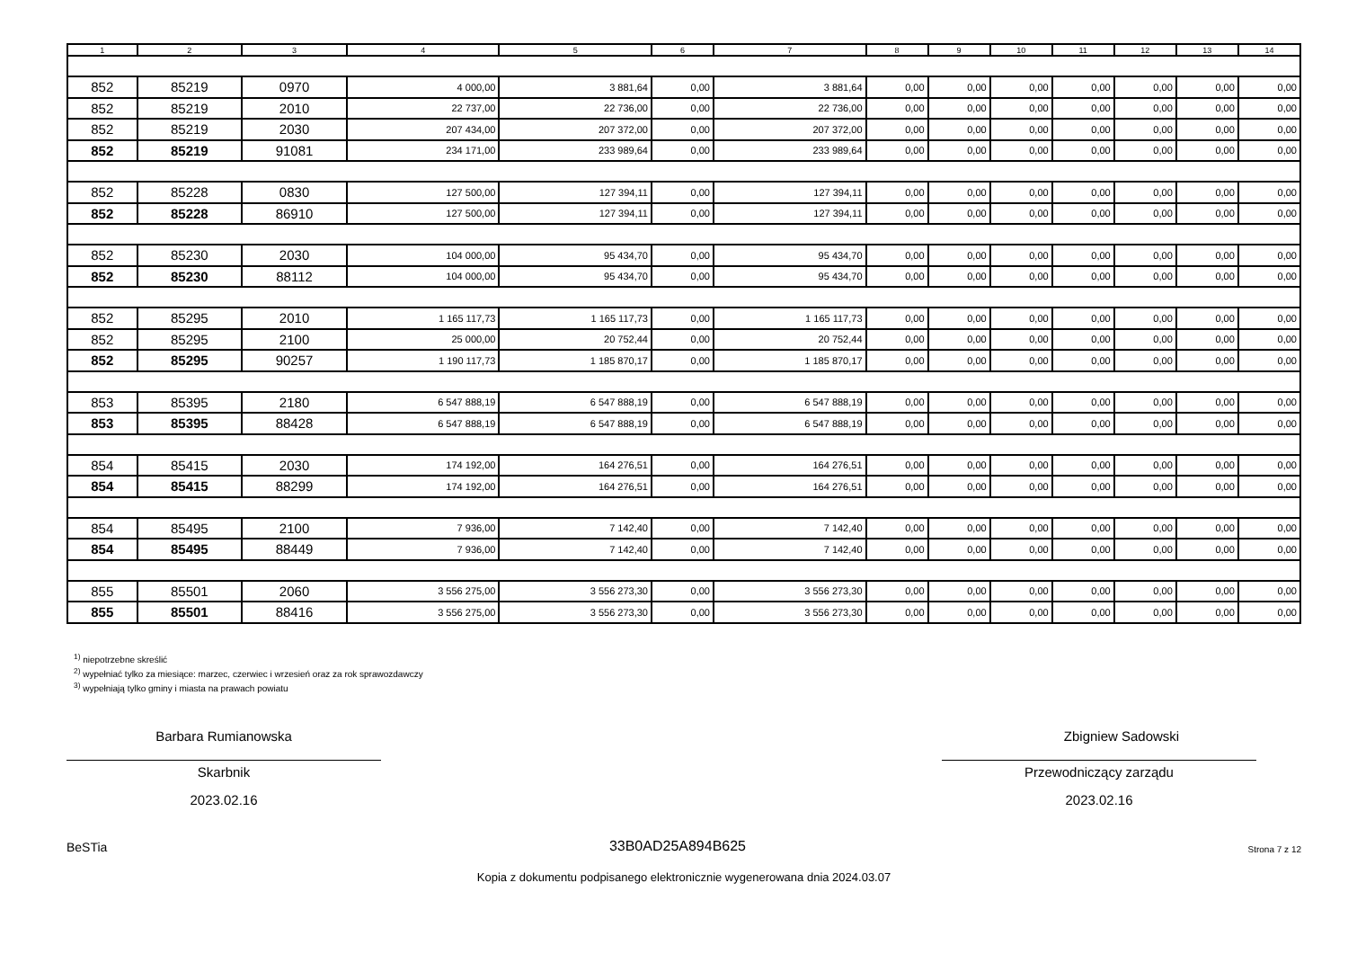| 1 | 2 | 3 | 4 | 5 | 6 | 7 | 8 | 9 | 10 | 11 | 12 | 13 | 14 |
| --- | --- | --- | --- | --- | --- | --- | --- | --- | --- | --- | --- | --- | --- |
| 852 | 85219 | 0970 | 4 000,00 | 3 881,64 | 0,00 | 3 881,64 | 0,00 | 0,00 | 0,00 | 0,00 | 0,00 | 0,00 | 0,00 |
| 852 | 85219 | 2010 | 22 737,00 | 22 736,00 | 0,00 | 22 736,00 | 0,00 | 0,00 | 0,00 | 0,00 | 0,00 | 0,00 | 0,00 |
| 852 | 85219 | 2030 | 207 434,00 | 207 372,00 | 0,00 | 207 372,00 | 0,00 | 0,00 | 0,00 | 0,00 | 0,00 | 0,00 | 0,00 |
| 852 | 85219 | 91081 | 234 171,00 | 233 989,64 | 0,00 | 233 989,64 | 0,00 | 0,00 | 0,00 | 0,00 | 0,00 | 0,00 | 0,00 |
| 852 | 85228 | 0830 | 127 500,00 | 127 394,11 | 0,00 | 127 394,11 | 0,00 | 0,00 | 0,00 | 0,00 | 0,00 | 0,00 | 0,00 |
| 852 | 85228 | 86910 | 127 500,00 | 127 394,11 | 0,00 | 127 394,11 | 0,00 | 0,00 | 0,00 | 0,00 | 0,00 | 0,00 | 0,00 |
| 852 | 85230 | 2030 | 104 000,00 | 95 434,70 | 0,00 | 95 434,70 | 0,00 | 0,00 | 0,00 | 0,00 | 0,00 | 0,00 | 0,00 |
| 852 | 85230 | 88112 | 104 000,00 | 95 434,70 | 0,00 | 95 434,70 | 0,00 | 0,00 | 0,00 | 0,00 | 0,00 | 0,00 | 0,00 |
| 852 | 85295 | 2010 | 1 165 117,73 | 1 165 117,73 | 0,00 | 1 165 117,73 | 0,00 | 0,00 | 0,00 | 0,00 | 0,00 | 0,00 | 0,00 |
| 852 | 85295 | 2100 | 25 000,00 | 20 752,44 | 0,00 | 20 752,44 | 0,00 | 0,00 | 0,00 | 0,00 | 0,00 | 0,00 | 0,00 |
| 852 | 85295 | 90257 | 1 190 117,73 | 1 185 870,17 | 0,00 | 1 185 870,17 | 0,00 | 0,00 | 0,00 | 0,00 | 0,00 | 0,00 | 0,00 |
| 853 | 85395 | 2180 | 6 547 888,19 | 6 547 888,19 | 0,00 | 6 547 888,19 | 0,00 | 0,00 | 0,00 | 0,00 | 0,00 | 0,00 | 0,00 |
| 853 | 85395 | 88428 | 6 547 888,19 | 6 547 888,19 | 0,00 | 6 547 888,19 | 0,00 | 0,00 | 0,00 | 0,00 | 0,00 | 0,00 | 0,00 |
| 854 | 85415 | 2030 | 174 192,00 | 164 276,51 | 0,00 | 164 276,51 | 0,00 | 0,00 | 0,00 | 0,00 | 0,00 | 0,00 | 0,00 |
| 854 | 85415 | 88299 | 174 192,00 | 164 276,51 | 0,00 | 164 276,51 | 0,00 | 0,00 | 0,00 | 0,00 | 0,00 | 0,00 | 0,00 |
| 854 | 85495 | 2100 | 7 936,00 | 7 142,40 | 0,00 | 7 142,40 | 0,00 | 0,00 | 0,00 | 0,00 | 0,00 | 0,00 | 0,00 |
| 854 | 85495 | 88449 | 7 936,00 | 7 142,40 | 0,00 | 7 142,40 | 0,00 | 0,00 | 0,00 | 0,00 | 0,00 | 0,00 | 0,00 |
| 855 | 85501 | 2060 | 3 556 275,00 | 3 556 273,30 | 0,00 | 3 556 273,30 | 0,00 | 0,00 | 0,00 | 0,00 | 0,00 | 0,00 | 0,00 |
| 855 | 85501 | 88416 | 3 556 275,00 | 3 556 273,30 | 0,00 | 3 556 273,30 | 0,00 | 0,00 | 0,00 | 0,00 | 0,00 | 0,00 | 0,00 |
<sup>1)</sup> niepotrzebne skreślić
<sup>2)</sup> wypełniać tylko za miesiące: marzec, czerwiec i wrzesień oraz za rok sprawozdawczy
<sup>3)</sup> wypełniają tylko gminy i miasta na prawach powiatu
Barbara Rumianowska
Skarbnik
2023.02.16
Zbigniew Sadowski
Przewodniczący zarządu
2023.02.16
BeSTia 33B0AD25A894B625 Strona 7 z 12
Kopia z dokumentu podpisanego elektronicznie wygenerowana dnia 2024.03.07